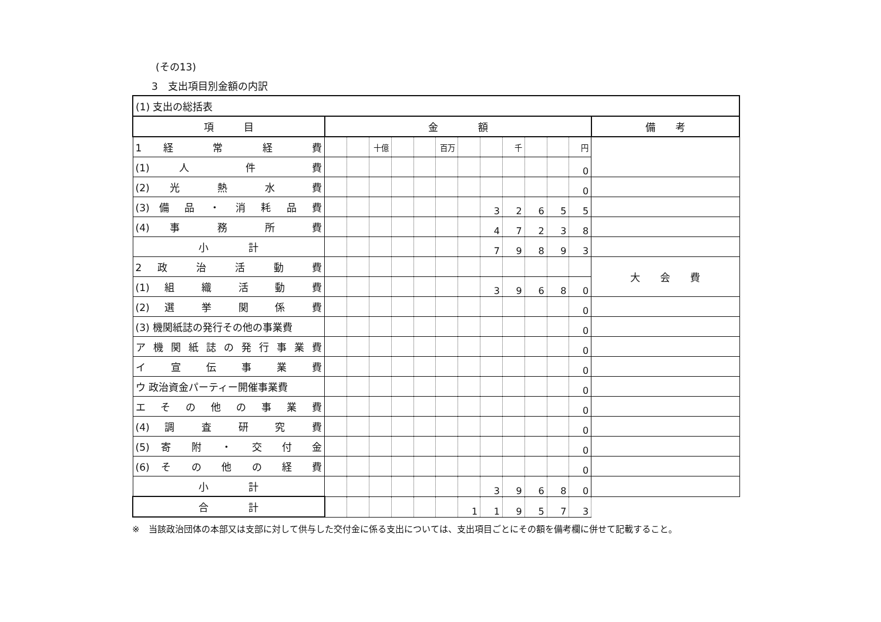(その13)
3　支出項目別金額の内訳
| (1) 支出の総括表 | | | | | | | | | | | | | |
| 項 目 | 金 額 | | | | | | | | | | | | 備 考 |
| 1 経 常 経 費 | | | <sup>十億</sup> | | | <sup>百万</sup> | | | <sup>千</sup> | | | <sup>円</sup> | |
| (1) 人 件 費 | | | | | | | | | | | | 0 | |
| (2) 光 熱 水 費 | | | | | | | | | | | | 0 | |
| (3) 備 品 ・ 消 耗 品 費 | | | | | | | | 3 | 2 | 6 | 5 | 5 | |
| (4) 事 務 所 費 | | | | | | | | 4 | 7 | 2 | 3 | 8 | |
| 小 計 | | | | | | | | 7 | 9 | 8 | 9 | 3 | |
| 2 政 治 活 動 費 | | | | | | | | | | | | | 大 会 費 |
| (1) 組 織 活 動 費 | | | | | | | | 3 | 9 | 6 | 8 | 0 | |
| (2) 選 挙 関 係 費 | | | | | | | | | | | | 0 | |
| (3) 機関紙誌の発行その他の事業費 | | | | | | | | | | | | 0 | |
| ア 機 関 紙 誌 の 発 行 事 業 費 | | | | | | | | | | | | 0 | |
| イ 宣 伝 事 業 費 | | | | | | | | | | | | 0 | |
| ウ 政治資金パーティー開催事業費 | | | | | | | | | | | | 0 | |
| エ そ の 他 の 事 業 費 | | | | | | | | | | | | 0 | |
| (4) 調 査 研 究 費 | | | | | | | | | | | | 0 | |
| (5) 寄 附 ・ 交 付 金 | | | | | | | | | | | | 0 | |
| (6) そ の 他 の 経 費 | | | | | | | | | | | | 0 | |
| 小 計 | | | | | | | | 3 | 9 | 6 | 8 | 0 | |
| 合 計 | | | | | | | 1 | 1 | 9 | 5 | 7 | 3 | |
※　当該政治団体の本部又は支部に対して供与した交付金に係る支出については、支出項目ごとにその額を備考欄に併せて記載すること。